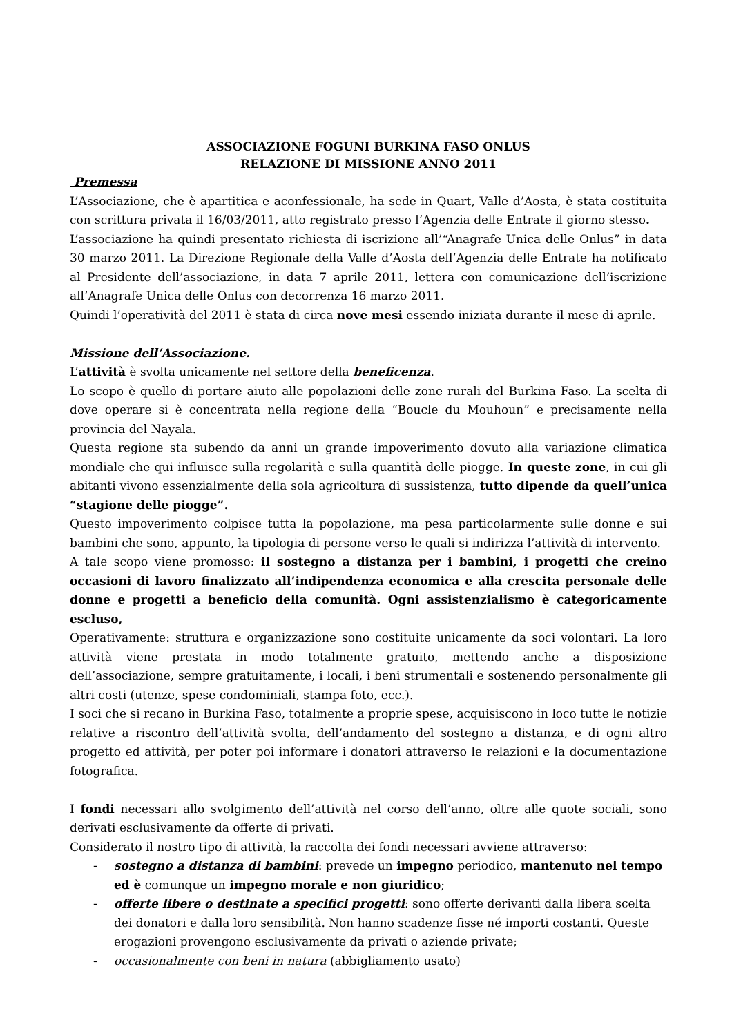ASSOCIAZIONE FOGUNI BURKINA FASO ONLUS
RELAZIONE DI MISSIONE ANNO 2011
Premessa
L’Associazione, che è apartitica e aconfessionale, ha sede in Quart, Valle d’Aosta, è stata costituita con scrittura privata il 16/03/2011, atto registrato presso l’Agenzia delle Entrate il giorno stesso.
L’associazione ha quindi presentato richiesta di iscrizione all’“Anagrafe Unica delle Onlus” in data 30 marzo 2011. La Direzione Regionale della Valle d’Aosta dell’Agenzia delle Entrate ha notificato al Presidente dell’associazione, in data 7 aprile 2011, lettera con comunicazione dell’iscrizione all’Anagrafe Unica delle Onlus con decorrenza 16 marzo 2011.
Quindi l’operatività del 2011 è stata di circa nove mesi essendo iniziata durante il mese di aprile.
Missione dell’Associazione.
L’attività è svolta unicamente nel settore della beneficenza.
Lo scopo è quello di portare aiuto alle popolazioni delle zone rurali del Burkina Faso. La scelta di dove operare si è concentrata nella regione della “Boucle du Mouhoun” e precisamente nella provincia del Nayala.
Questa regione sta subendo da anni un grande impoverimento dovuto alla variazione climatica mondiale che qui influisce sulla regolarità e sulla quantità delle piogge. In queste zone, in cui gli abitanti vivono essenzialmente della sola agricoltura di sussistenza, tutto dipende da quell’unica “stagione delle piogge”.
Questo impoverimento colpisce tutta la popolazione, ma pesa particolarmente sulle donne e sui bambini che sono, appunto, la tipologia di persone verso le quali si indirizza l’attività di intervento.
A tale scopo viene promosso: il sostegno a distanza per i bambini, i progetti che creino occasioni di lavoro finalizzato all’indipendenza economica e alla crescita personale delle donne e progetti a beneficio della comunità. Ogni assistenzialismo è categoricamente escluso,
Operativamente: struttura e organizzazione sono costituite unicamente da soci volontari. La loro attività viene prestata in modo totalmente gratuito, mettendo anche a disposizione dell’associazione, sempre gratuitamente, i locali, i beni strumentali e sostenendo personalmente gli altri costi (utenze, spese condominiali, stampa foto, ecc.).
I soci che si recano in Burkina Faso, totalmente a proprie spese, acquisiscono in loco tutte le notizie relative a riscontro dell’attività svolta, dell’andamento del sostegno a distanza, e di ogni altro progetto ed attività, per poter poi informare i donatori attraverso le relazioni e la documentazione fotografica.
I fondi necessari allo svolgimento dell’attività nel corso dell’anno, oltre alle quote sociali, sono derivati esclusivamente da offerte di privati.
Considerato il nostro tipo di attività, la raccolta dei fondi necessari avviene attraverso:
- sostegno a distanza di bambini: prevede un impegno periodico, mantenuto nel tempo ed è comunque un impegno morale e non giuridico;
- offerte libere o destinate a specifici progetti: sono offerte derivanti dalla libera scelta dei donatori e dalla loro sensibilità. Non hanno scadenze fisse né importi costanti. Queste erogazioni provengono esclusivamente da privati o aziende private;
- occasionalmente con beni in natura (abbigliamento usato)